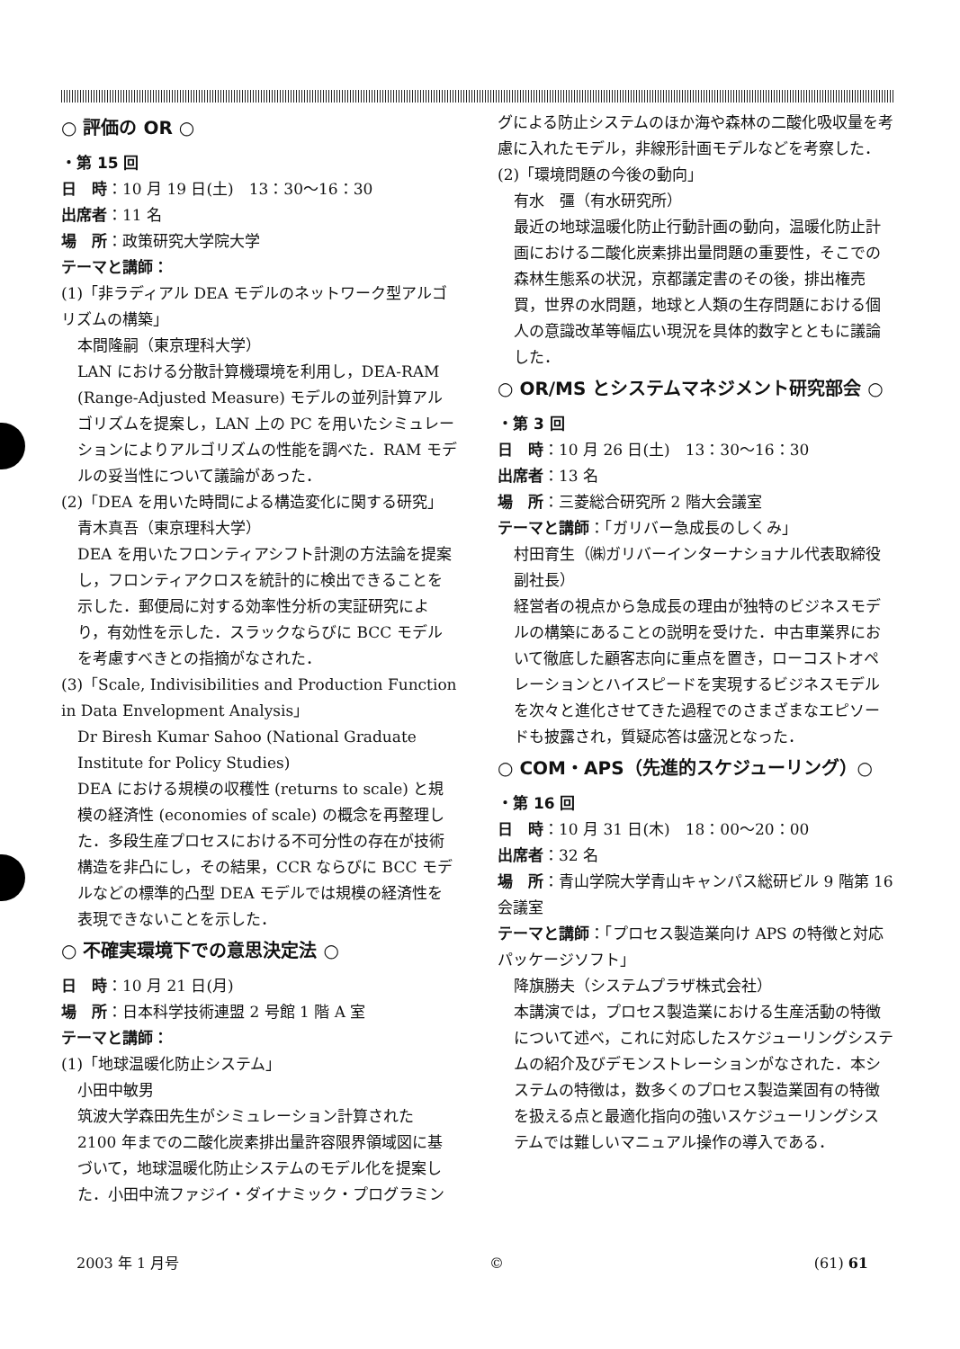○ 評価の OR ○
・第 15 回
日　時：10 月 19 日(土)　13：30～16：30
出席者：11 名
場　所：政策研究大学院大学
テーマと講師：
(1)「非ラディアル DEA モデルのネットワーク型アルゴリズムの構築」
本間隆嗣（東京理科大学）
LAN における分散計算機環境を利用し，DEA-RAM (Range-Adjusted Measure) モデルの並列計算アルゴリズムを提案し，LAN 上の PC を用いたシミュレーションによりアルゴリズムの性能を調べた．RAM モデルの妥当性について議論があった．
(2)「DEA を用いた時間による構造変化に関する研究」
青木真吾（東京理科大学）
DEA を用いたフロンティアシフト計測の方法論を提案し，フロンティアクロスを統計的に検出できることを示した．郵便局に対する効率性分析の実証研究により，有効性を示した．スラックならびに BCC モデルを考慮すべきとの指摘がなされた．
(3)「Scale, Indivisibilities and Production Function in Data Envelopment Analysis」
Dr Biresh Kumar Sahoo (National Graduate Institute for Policy Studies)
DEA における規模の収穫性 (returns to scale) と規模の経済性 (economies of scale) の概念を再整理した．多段生産プロセスにおける不可分性の存在が技術構造を非凸にし，その結果，CCR ならびに BCC モデルなどの標準的凸型 DEA モデルでは規模の経済性を表現できないことを示した．
○ 不確実環境下での意思決定法 ○
日　時：10 月 21 日(月)
場　所：日本科学技術連盟 2 号館 1 階 A 室
テーマと講師：
(1)「地球温暖化防止システム」
小田中敏男
筑波大学森田先生がシミュレーション計算された 2100 年までの二酸化炭素排出量許容限界領域図に基づいて，地球温暖化防止システムのモデル化を提案した．小田中流ファジイ・ダイナミック・プログラミン
グによる防止システムのほか海や森林の二酸化吸収量を考慮に入れたモデル，非線形計画モデルなどを考察した．
(2)「環境問題の今後の動向」
有水　彊（有水研究所）
最近の地球温暖化防止行動計画の動向，温暖化防止計画における二酸化炭素排出量問題の重要性，そこでの森林生態系の状況，京都議定書のその後，排出権売買，世界の水問題，地球と人類の生存問題における個人の意識改革等幅広い現況を具体的数字とともに議論した．
○ OR/MS とシステムマネジメント研究部会 ○
・第 3 回
日　時：10 月 26 日(土)　13：30～16：30
出席者：13 名
場　所：三菱総合研究所 2 階大会議室
テーマと講師：「ガリバー急成長のしくみ」
村田育生（㈱ガリバーインターナショナル代表取締役副社長）
経営者の視点から急成長の理由が独特のビジネスモデルの構築にあることの説明を受けた．中古車業界において徹底した顧客志向に重点を置き，ローコストオペレーションとハイスピードを実現するビジネスモデルを次々と進化させてきた過程でのさまざまなエピソードも披露され，質疑応答は盛況となった．
○ COM・APS（先進的スケジューリング）○
・第 16 回
日　時：10 月 31 日(木)　18：00～20：00
出席者：32 名
場　所：青山学院大学青山キャンパス総研ビル 9 階第 16 会議室
テーマと講師：「プロセス製造業向け APS の特徴と対応パッケージソフト」
降旗勝夫（システムプラザ株式会社）
本講演では，プロセス製造業における生産活動の特徴について述べ，これに対応したスケジューリングシステムの紹介及びデモンストレーションがなされた．本システムの特徴は，数多くのプロセス製造業固有の特徴を扱える点と最適化指向の強いスケジューリングシステムでは難しいマニュアル操作の導入である．
2003 年 1 月号 © (61) 61